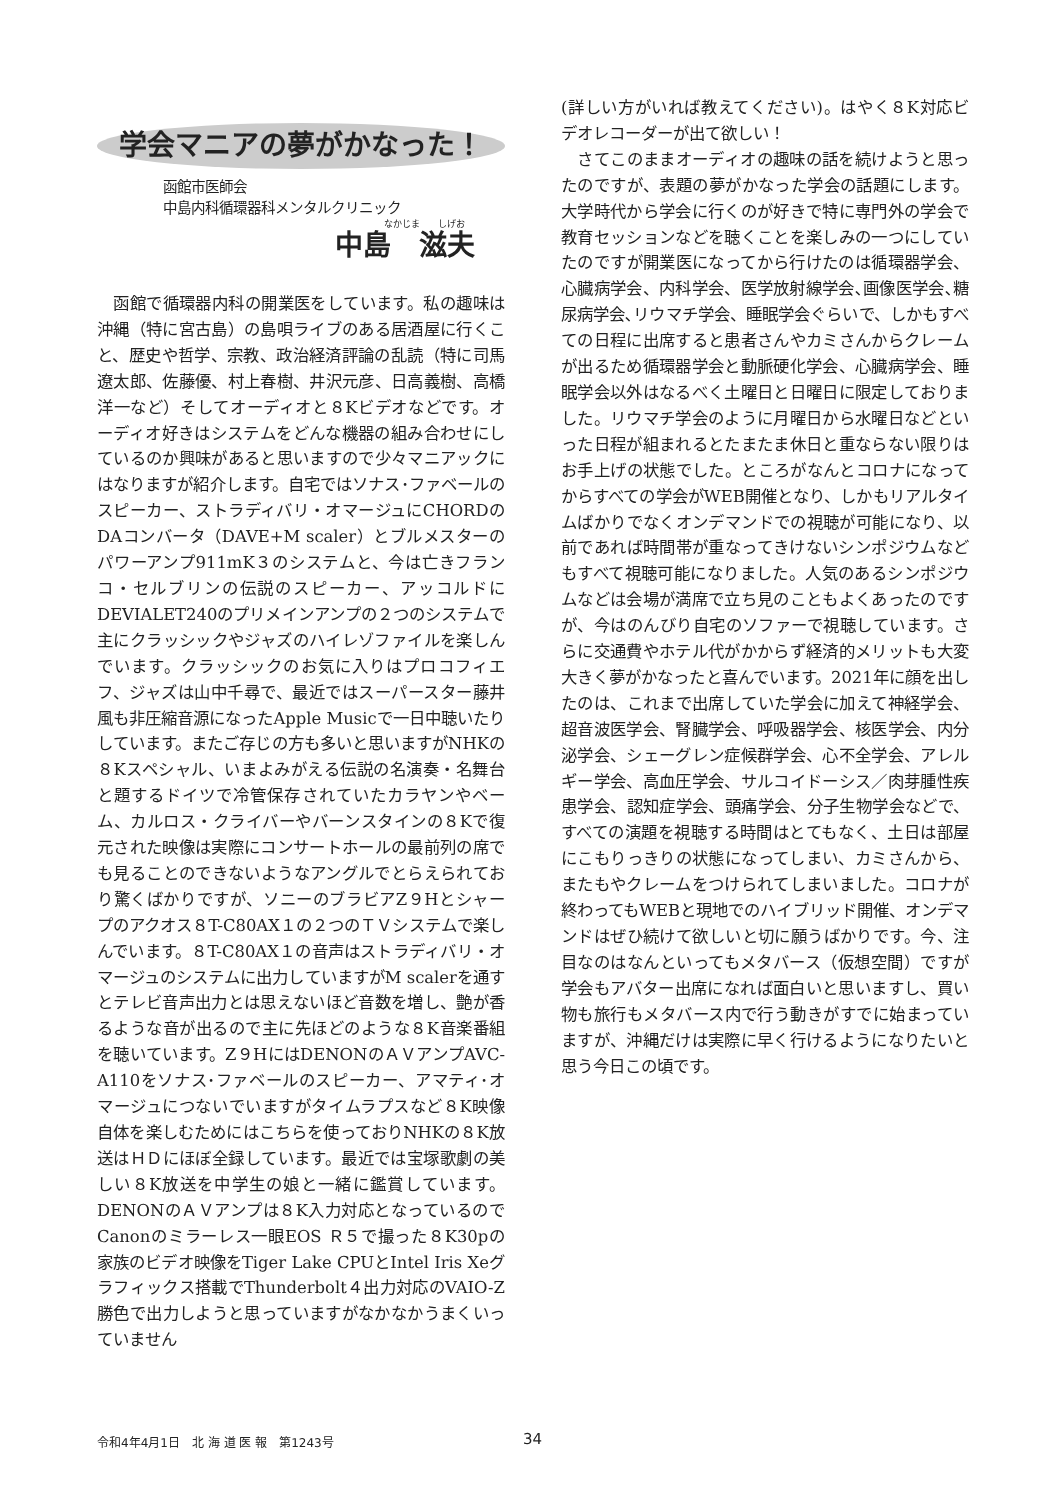学会マニアの夢がかなった！
函館市医師会
中島内科循環器科メンタルクリニック
なかじま　　しげお
中島　滋夫
函館で循環器内科の開業医をしています。私の趣味は沖縄（特に宮古島）の島唄ライブのある居酒屋に行くこと、歴史や哲学、宗教、政治経済評論の乱読（特に司馬遼太郎、佐藤優、村上春樹、井沢元彦、日高義樹、高橋洋一など）そしてオーディオと８Kビデオなどです。オーディオ好きはシステムをどんな機器の組み合わせにしているのか興味があると思いますので少々マニアックにはなりますが紹介します。自宅ではソナス･ファベールのスピーカー、ストラディバリ・オマージュにCHORDのDAコンバータ（DAVE+M scaler）とブルメスターのパワーアンプ911mK３のシステムと、今は亡きフランコ・セルブリンの伝説のスピーカー、アッコルドにDEVIALET240のプリメインアンプの２つのシステムで主にクラッシックやジャズのハイレゾファイルを楽しんでいます。クラッシックのお気に入りはプロコフィエフ、ジャズは山中千尋で、最近ではスーパースター藤井風も非圧縮音源になったApple Musicで一日中聴いたりしています。またご存じの方も多いと思いますがNHKの８Kスペシャル、いまよみがえる伝説の名演奏・名舞台と題するドイツで冷管保存されていたカラヤンやベーム、カルロス・クライバーやバーンスタインの８Kで復元された映像は実際にコンサートホールの最前列の席でも見ることのできないようなアングルでとらえられており驚くばかりですが、ソニーのブラビアZ９Hとシャープのアクオス８T-C80AX１の２つのＴＶシステムで楽しんでいます。８T-C80AX１の音声はストラディバリ・オマージュのシステムに出力していますがM scalerを通すとテレビ音声出力とは思えないほど音数を増し、艶が香るような音が出るので主に先ほどのような８K音楽番組を聴いています。Z９HにはDENONのＡＶアンプAVC-A110をソナス･ファベールのスピーカー、アマティ･オマージュにつないでいますがタイムラプスなど８K映像自体を楽しむためにはこちらを使っておりNHKの８K放送はＨＤにほぼ全録しています。最近では宝塚歌劇の美しい８K放送を中学生の娘と一緒に鑑賞しています。DENONのＡＶアンプは８K入力対応となっているのでCanonのミラーレス一眼EOS Ｒ５で撮った８K30pの家族のビデオ映像をTiger Lake CPUとIntel Iris Xeグラフィックス搭載でThunderbolt４出力対応のVAIO-Z勝色で出力しようと思っていますがなかなかうまくいっていません
(詳しい方がいれば教えてください)。はやく８K対応ビデオレコーダーが出て欲しい！
さてこのままオーディオの趣味の話を続けようと思ったのですが、表題の夢がかなった学会の話題にします。大学時代から学会に行くのが好きで特に専門外の学会で教育セッションなどを聴くことを楽しみの一つにしていたのですが開業医になってから行けたのは循環器学会、心臓病学会、内科学会、医学放射線学会､画像医学会､糖尿病学会､リウマチ学会、睡眠学会ぐらいで、しかもすべての日程に出席すると患者さんやカミさんからクレームが出るため循環器学会と動脈硬化学会、心臓病学会、睡眠学会以外はなるべく土曜日と日曜日に限定しておりました。リウマチ学会のように月曜日から水曜日などといった日程が組まれるとたまたま休日と重ならない限りはお手上げの状態でした。ところがなんとコロナになってからすべての学会がWEB開催となり、しかもリアルタイムばかりでなくオンデマンドでの視聴が可能になり、以前であれば時間帯が重なってきけないシンポジウムなどもすべて視聴可能になりました。人気のあるシンポジウムなどは会場が満席で立ち見のこともよくあったのですが、今はのんびり自宅のソファーで視聴しています。さらに交通費やホテル代がかからず経済的メリットも大変大きく夢がかなったと喜んでいます。2021年に顔を出したのは、これまで出席していた学会に加えて神経学会、超音波医学会、腎臓学会、呼吸器学会、核医学会、内分泌学会、シェーグレン症候群学会、心不全学会、アレルギー学会、高血圧学会、サルコイドーシス／肉芽腫性疾患学会、認知症学会、頭痛学会、分子生物学会などで、すべての演題を視聴する時間はとてもなく、土日は部屋にこもりっきりの状態になってしまい、カミさんから、またもやクレームをつけられてしまいました。コロナが終わってもWEBと現地でのハイブリッド開催、オンデマンドはぜひ続けて欲しいと切に願うばかりです。今、注目なのはなんといってもメタバース（仮想空間）ですが学会もアバター出席になれば面白いと思いますし、買い物も旅行もメタバース内で行う動きがすでに始まっていますが、沖縄だけは実際に早く行けるようになりたいと思う今日この頃です。
令和4年4月1日　北 海 道 医 報　第1243号 34